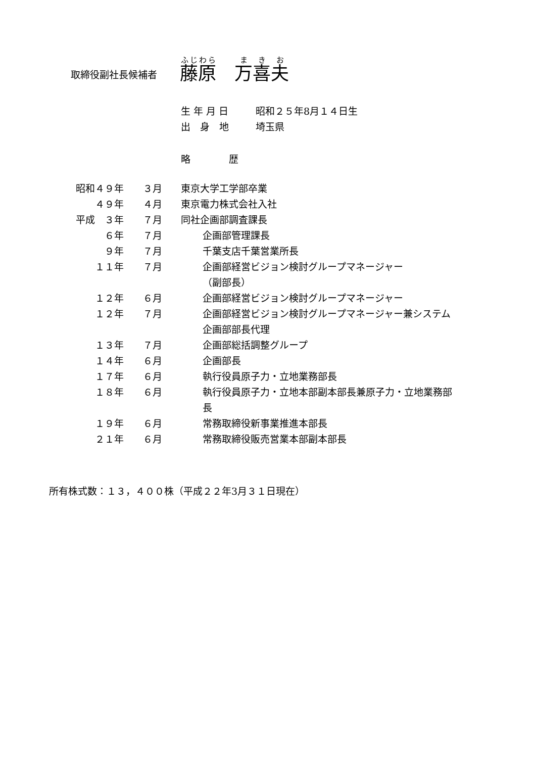取締役副社長候補者
藤原　万喜夫
生 年 月 日 昭和２５年8月１４日生
出　身　地 埼玉県
略　　　　歴
| 昭和４９年 | ３月 | 東京大学工学部卒業 |
| ４９年 | ４月 | 東京電力株式会社入社 |
| 平成 ３年 | ７月 | 同社企画部調査課長 |
| ６年 | ７月 | 企画部管理課長 |
| ９年 | ７月 | 千葉支店千葉営業所長 |
| １１年 | ７月 | 企画部経営ビジョン検討グループマネージャー （副部長） |
| １２年 | ６月 | 企画部経営ビジョン検討グループマネージャー |
| １２年 | ７月 | 企画部経営ビジョン検討グループマネージャー兼システム 企画部部長代理 |
| １３年 | ７月 | 企画部総括調整グループ |
| １４年 | ６月 | 企画部長 |
| １７年 | ６月 | 執行役員原子力・立地業務部長 |
| １８年 | ６月 | 執行役員原子力・立地本部副本部長兼原子力・立地業務部 長 |
| １９年 | ６月 | 常務取締役新事業推進本部長 |
| ２１年 | ６月 | 常務取締役販売営業本部副本部長 |
所有株式数：１３，４００株（平成２２年3月３１日現在）